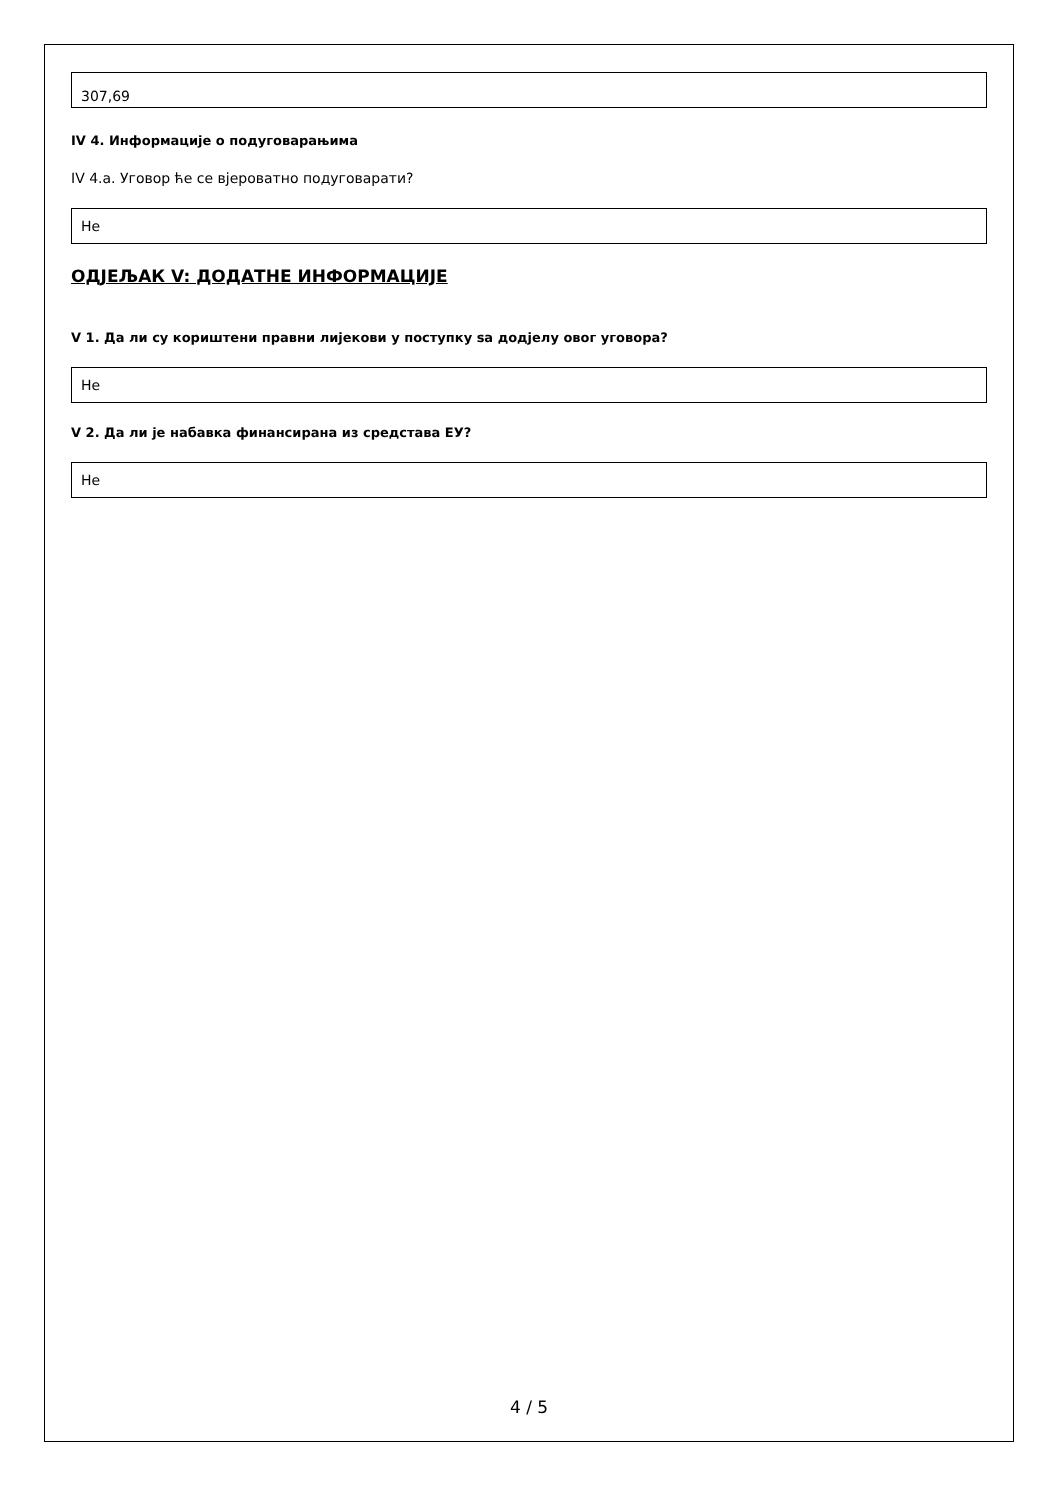307,69
IV 4. Информације о подуговарањима
IV 4.a. Уговор ће се вјероватно подуговарати?
Не
ОДЈЕЉАК V: ДОДАТНЕ ИНФОРМАЦИЈЕ
V 1. Да ли су кориштени правни лијекови у поступку sa додјелу овог уговора?
Не
V 2. Да ли је набавка финансирана из средстава ЕУ?
Не
4 / 5